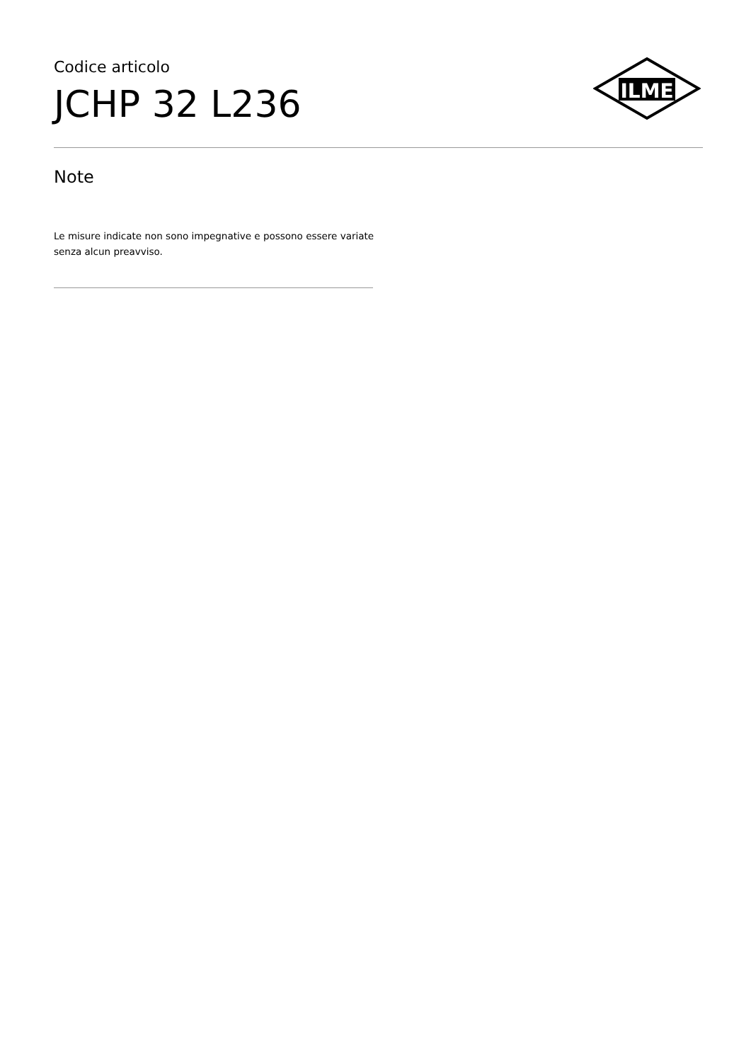Codice articolo
JCHP 32 L236
ILME
Note
Le misure indicate non sono impegnative e possono essere variate senza alcun preavviso.